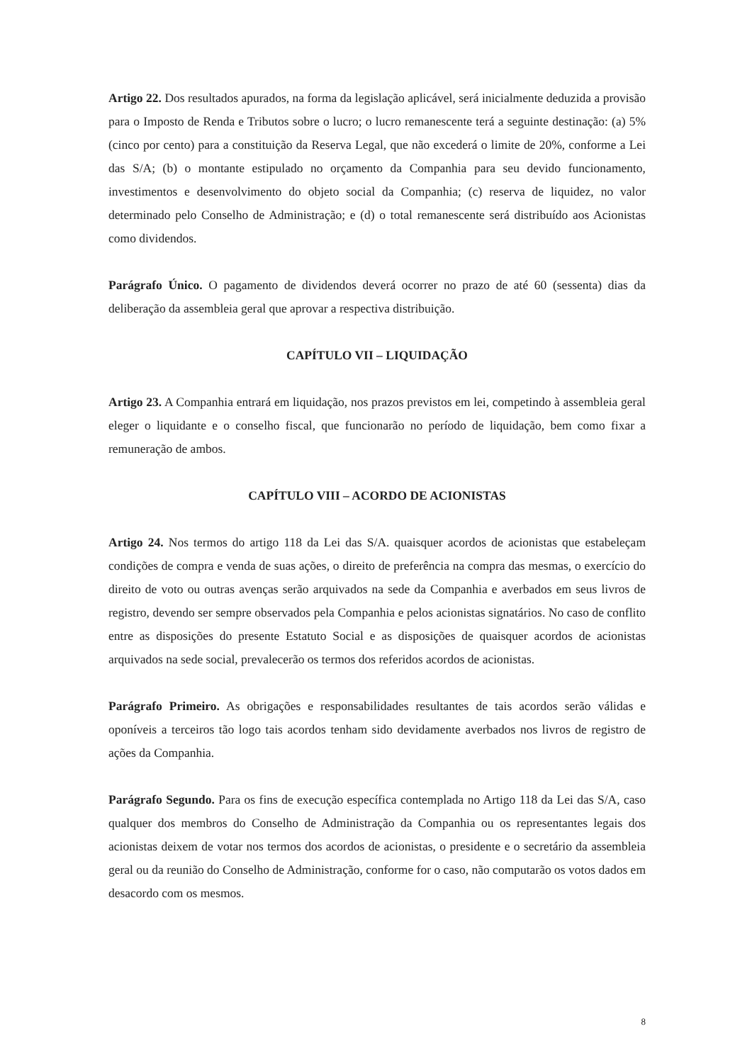Artigo 22. Dos resultados apurados, na forma da legislação aplicável, será inicialmente deduzida a provisão para o Imposto de Renda e Tributos sobre o lucro; o lucro remanescente terá a seguinte destinação: (a) 5% (cinco por cento) para a constituição da Reserva Legal, que não excederá o limite de 20%, conforme a Lei das S/A; (b) o montante estipulado no orçamento da Companhia para seu devido funcionamento, investimentos e desenvolvimento do objeto social da Companhia; (c) reserva de liquidez, no valor determinado pelo Conselho de Administração; e (d) o total remanescente será distribuído aos Acionistas como dividendos.
Parágrafo Único. O pagamento de dividendos deverá ocorrer no prazo de até 60 (sessenta) dias da deliberação da assembleia geral que aprovar a respectiva distribuição.
CAPÍTULO VII – LIQUIDAÇÃO
Artigo 23. A Companhia entrará em liquidação, nos prazos previstos em lei, competindo à assembleia geral eleger o liquidante e o conselho fiscal, que funcionarão no período de liquidação, bem como fixar a remuneração de ambos.
CAPÍTULO VIII – ACORDO DE ACIONISTAS
Artigo 24. Nos termos do artigo 118 da Lei das S/A. quaisquer acordos de acionistas que estabeleçam condições de compra e venda de suas ações, o direito de preferência na compra das mesmas, o exercício do direito de voto ou outras avenças serão arquivados na sede da Companhia e averbados em seus livros de registro, devendo ser sempre observados pela Companhia e pelos acionistas signatários. No caso de conflito entre as disposições do presente Estatuto Social e as disposições de quaisquer acordos de acionistas arquivados na sede social, prevalecerão os termos dos referidos acordos de acionistas.
Parágrafo Primeiro. As obrigações e responsabilidades resultantes de tais acordos serão válidas e oponíveis a terceiros tão logo tais acordos tenham sido devidamente averbados nos livros de registro de ações da Companhia.
Parágrafo Segundo. Para os fins de execução específica contemplada no Artigo 118 da Lei das S/A, caso qualquer dos membros do Conselho de Administração da Companhia ou os representantes legais dos acionistas deixem de votar nos termos dos acordos de acionistas, o presidente e o secretário da assembleia geral ou da reunião do Conselho de Administração, conforme for o caso, não computarão os votos dados em desacordo com os mesmos.
8